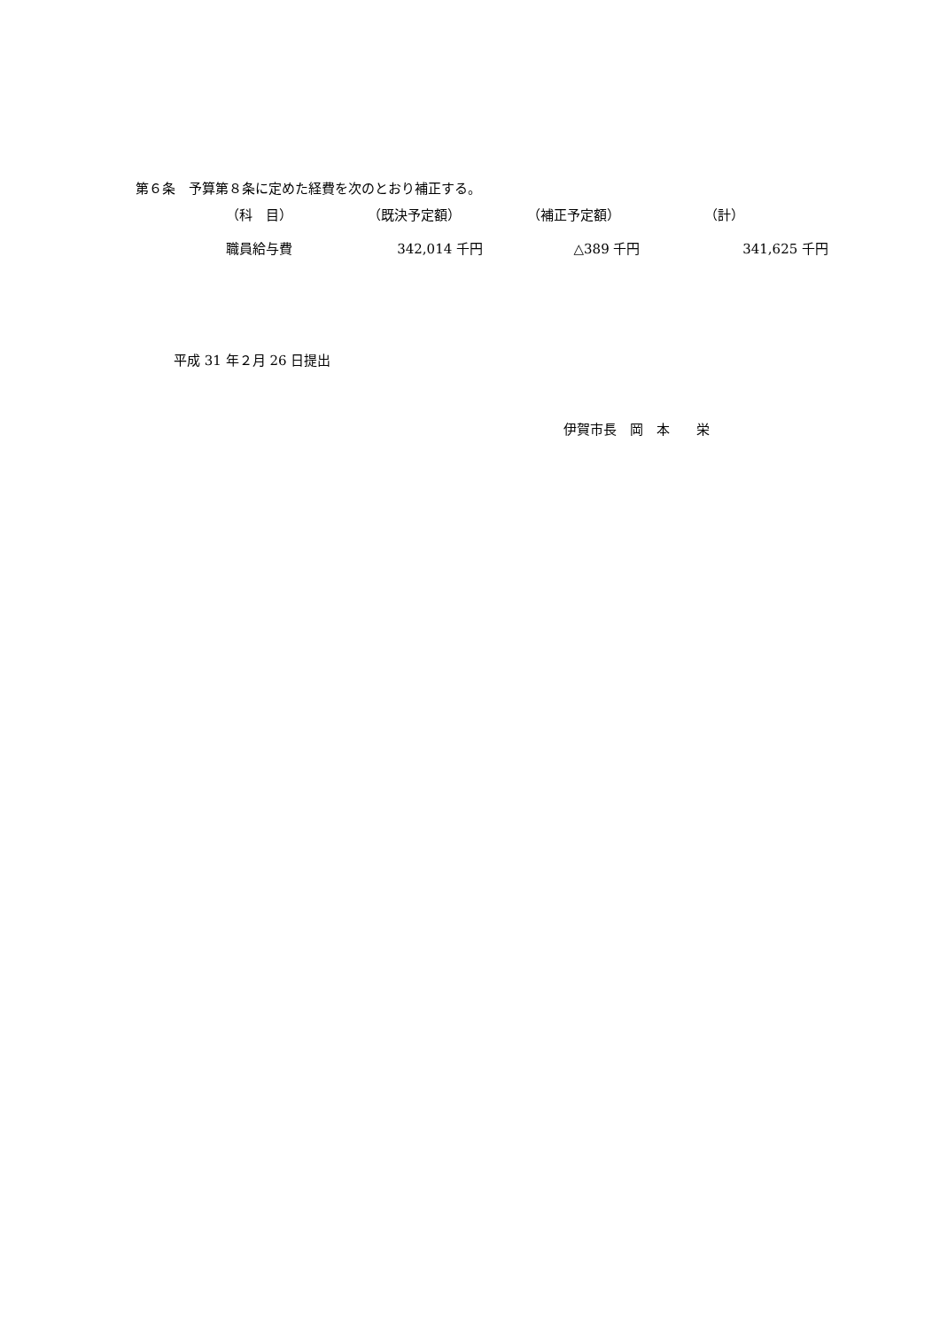第６条　予算第８条に定めた経費を次のとおり補正する。
| （科 目） | （既決予定額） | （補正予定額） | （計） |
| --- | --- | --- | --- |
| 職員給与費 | 342,014 千円 | △389 千円 | 341,625 千円 |
平成 31 年２月 26 日提出
伊賀市長　岡　本　　栄